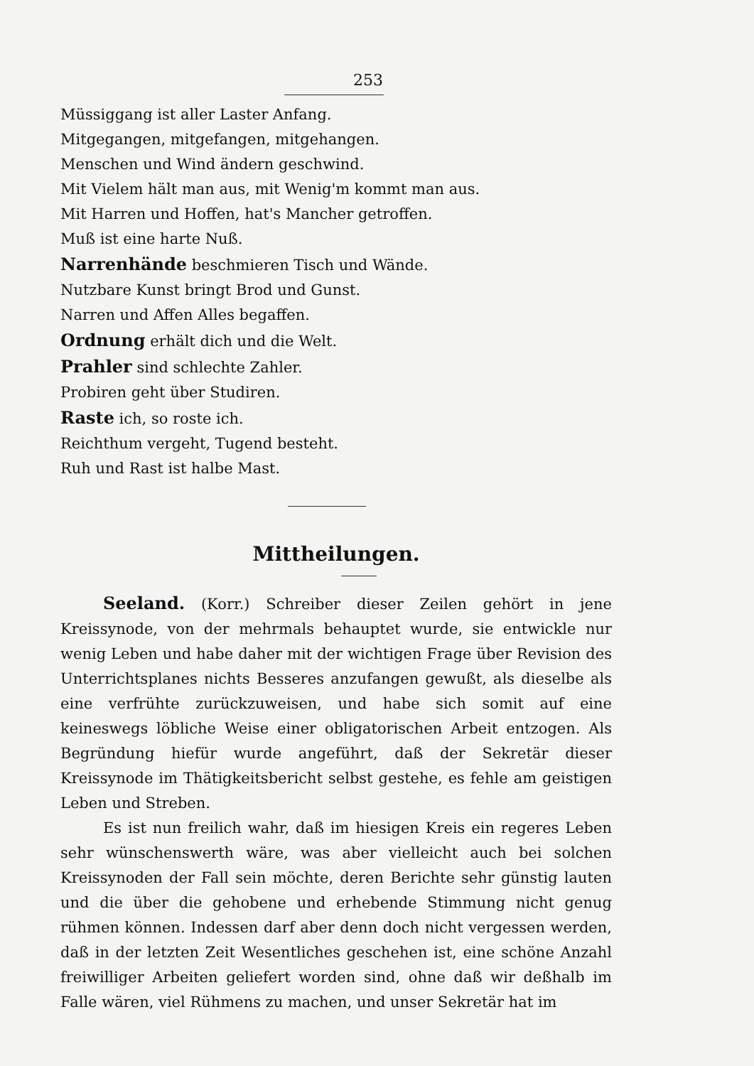253
Müssiggang ist aller Laster Anfang.
Mitgegangen, mitgefangen, mitgehangen.
Menschen und Wind ändern geschwind.
Mit Vielem hält man aus, mit Wenig'm kommt man aus.
Mit Harren und Hoffen, hat's Mancher getroffen.
Muß ist eine harte Nuß.
Narrenhände beschmieren Tisch und Wände.
Nutzbare Kunst bringt Brod und Gunst.
Narren und Affen Alles begaffen.
Ordnung erhält dich und die Welt.
Prahler sind schlechte Zahler.
Probiren geht über Studiren.
Raste ich, so roste ich.
Reichthum vergeht, Tugend besteht.
Ruh und Rast ist halbe Mast.
Mittheilungen.
Seeland. (Korr.) Schreiber dieser Zeilen gehört in jene Kreissynode, von der mehrmals behauptet wurde, sie entwickle nur wenig Leben und habe daher mit der wichtigen Frage über Revision des Unterrichtsplanes nichts Besseres anzufangen gewußt, als dieselbe als eine verfrühte zurückzuweisen, und habe sich somit auf eine keineswegs löbliche Weise einer obligatorischen Arbeit entzogen. Als Begründung hiefür wurde angeführt, daß der Sekretär dieser Kreissynode im Thätigkeitsbericht selbst gestehe, es fehle am geistigen Leben und Streben.
Es ist nun freilich wahr, daß im hiesigen Kreis ein regeres Leben sehr wünschenswerth wäre, was aber vielleicht auch bei solchen Kreissynoden der Fall sein möchte, deren Berichte sehr günstig lauten und die über die gehobene und erhebende Stimmung nicht genug rühmen können. Indessen darf aber denn doch nicht vergessen werden, daß in der letzten Zeit Wesentliches geschehen ist, eine schöne Anzahl freiwilliger Arbeiten geliefert worden sind, ohne daß wir deßhalb im Falle wären, viel Rühmens zu machen, und unser Sekretär hat im